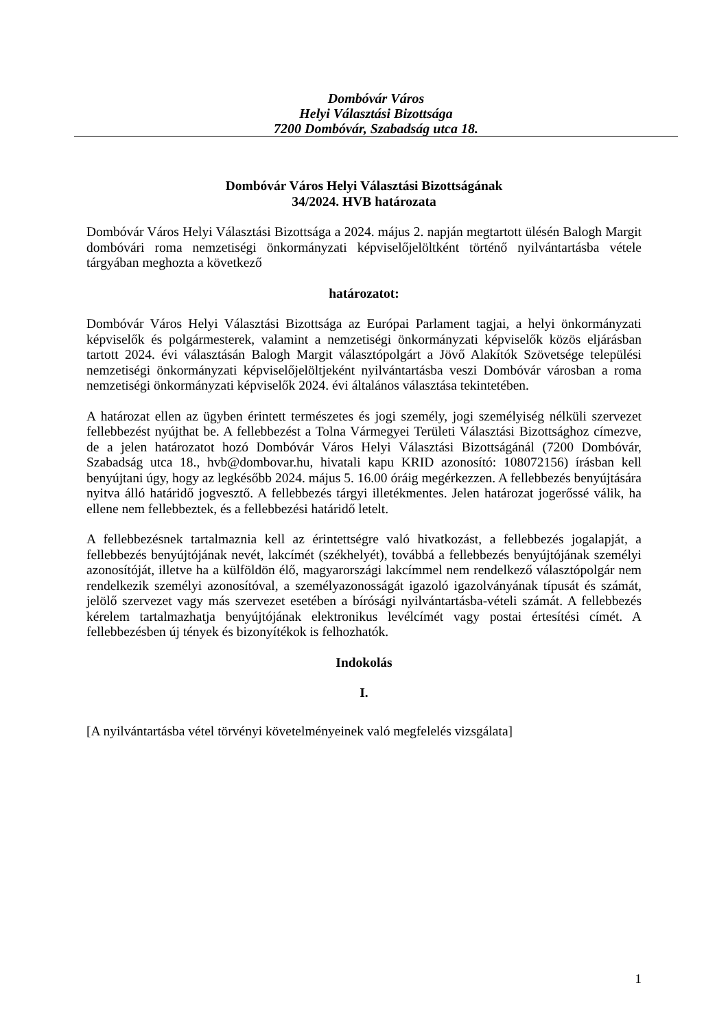Dombóvár Város
Helyi Választási Bizottsága
7200 Dombóvár, Szabadság utca 18.
Dombóvár Város Helyi Választási Bizottságának
34/2024. HVB határozata
Dombóvár Város Helyi Választási Bizottsága a 2024. május 2. napján megtartott ülésén Balogh Margit dombóvári roma nemzetiségi önkormányzati képviselőjelöltként történő nyilvántartásba vétele tárgyában meghozta a következő
határozatot:
Dombóvár Város Helyi Választási Bizottsága az Európai Parlament tagjai, a helyi önkormányzati képviselők és polgármesterek, valamint a nemzetiségi önkormányzati képviselők közös eljárásban tartott 2024. évi választásán Balogh Margit választópolgárt a Jövő Alakítók Szövetsége települési nemzetiségi önkormányzati képviselőjelöltjeként nyilvántartásba veszi Dombóvár városban a roma nemzetiségi önkormányzati képviselők 2024. évi általános választása tekintetében.
A határozat ellen az ügyben érintett természetes és jogi személy, jogi személyiség nélküli szervezet fellebbezést nyújthat be. A fellebbezést a Tolna Vármegyei Területi Választási Bizottsághoz címezve, de a jelen határozatot hozó Dombóvár Város Helyi Választási Bizottságánál (7200 Dombóvár, Szabadság utca 18., hvb@dombovar.hu, hivatali kapu KRID azonosító: 108072156) írásban kell benyújtani úgy, hogy az legkésőbb 2024. május 5. 16.00 óráig megérkezzen. A fellebbezés benyújtására nyitva álló határidő jogvesztő. A fellebbezés tárgyi illetékmentes. Jelen határozat jogerőssé válik, ha ellene nem fellebbeztek, és a fellebbezési határidő letelt.
A fellebbezésnek tartalmaznia kell az érintettségre való hivatkozást, a fellebbezés jogalapját, a fellebbezés benyújtójának nevét, lakcímét (székhelyét), továbbá a fellebbezés benyújtójának személyi azonosítóját, illetve ha a külföldön élő, magyarországi lakcímmel nem rendelkező választópolgár nem rendelkezik személyi azonosítóval, a személyazonosságát igazoló igazolványának típusát és számát, jelölő szervezet vagy más szervezet esetében a bírósági nyilvántartásba-vételi számát. A fellebbezés kérelem tartalmazhatja benyújtójának elektronikus levélcímét vagy postai értesítési címét. A fellebbezésben új tények és bizonyítékok is felhozhatók.
Indokolás
I.
[A nyilvántartásba vétel törvényi követelményeinek való megfelelés vizsgálata]
1